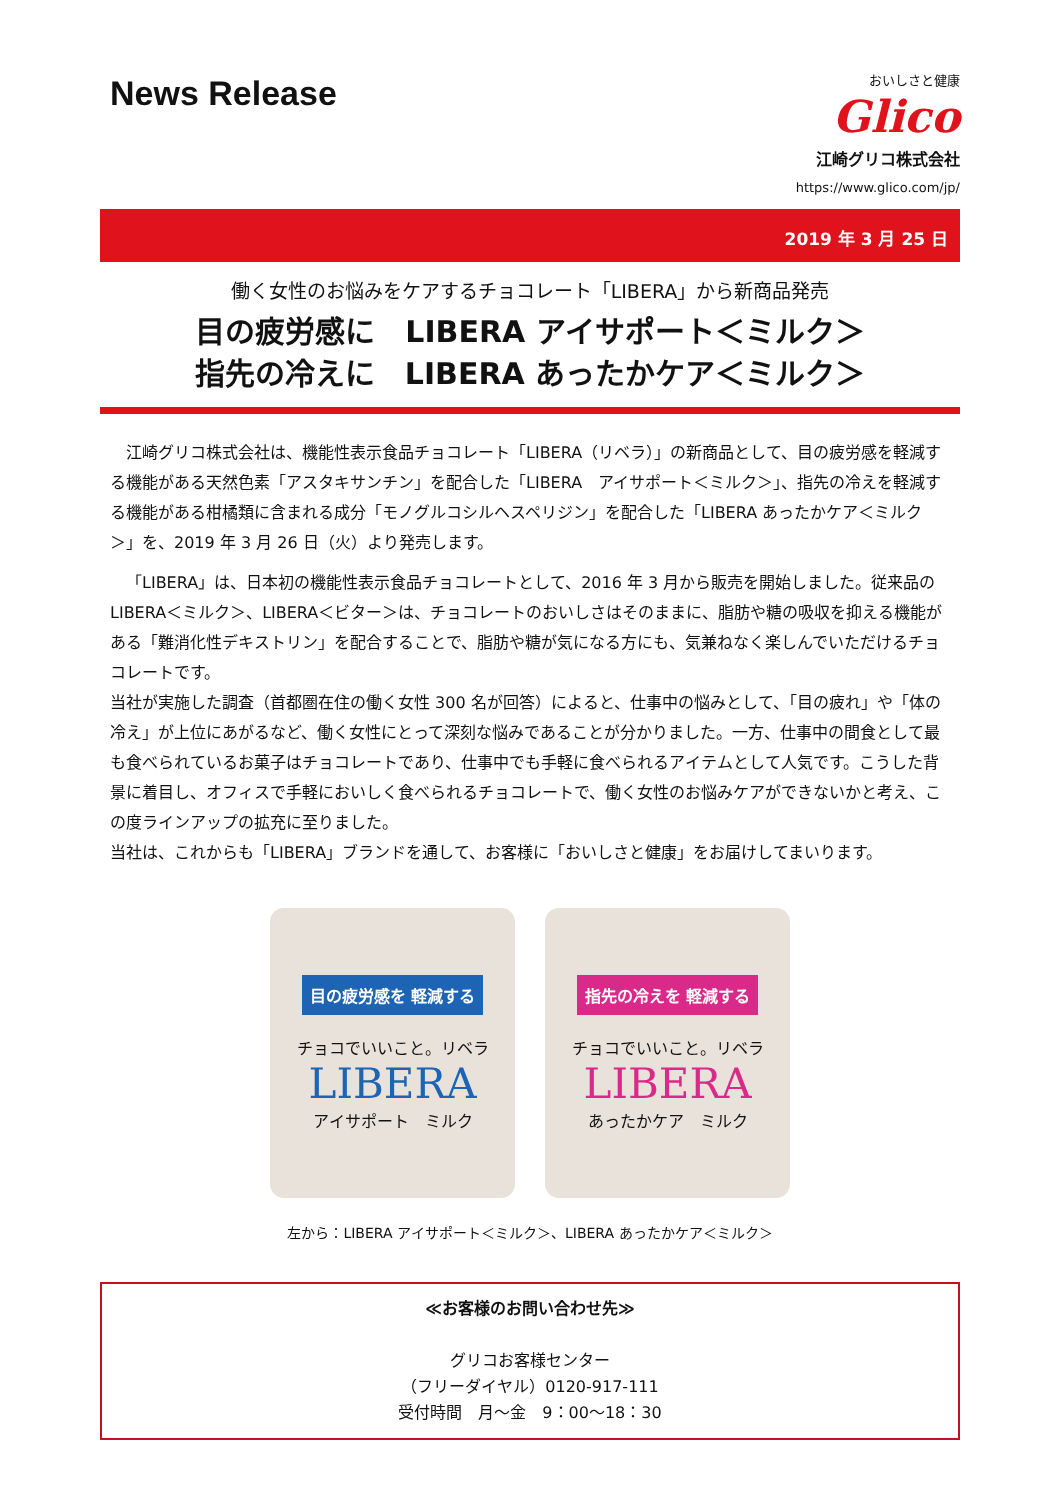News Release
おいしさと健康
Glico
江崎グリコ株式会社
https://www.glico.com/jp/
2019 年 3 月 25 日
働く女性のお悩みをケアするチョコレート「LIBERA」から新商品発売
目の疲労感に　LIBERA アイサポート＜ミルク＞
指先の冷えに　LIBERA あったかケア＜ミルク＞
江崎グリコ株式会社は、機能性表示食品チョコレート「LIBERA（リベラ）」の新商品として、目の疲労感を軽減する機能がある天然色素「アスタキサンチン」を配合した「LIBERA　アイサポート＜ミルク＞」、指先の冷えを軽減する機能がある柑橘類に含まれる成分「モノグルコシルヘスペリジン」を配合した「LIBERA あったかケア＜ミルク＞」を、2019 年 3 月 26 日（火）より発売します。
「LIBERA」は、日本初の機能性表示食品チョコレートとして、2016 年 3 月から販売を開始しました。従来品の LIBERA＜ミルク＞、LIBERA＜ビター＞は、チョコレートのおいしさはそのままに、脂肪や糖の吸収を抑える機能がある「難消化性デキストリン」を配合することで、脂肪や糖が気になる方にも、気兼ねなく楽しんでいただけるチョコレートです。
当社が実施した調査（首都圏在住の働く女性 300 名が回答）によると、仕事中の悩みとして、「目の疲れ」や「体の冷え」が上位にあがるなど、働く女性にとって深刻な悩みであることが分かりました。一方、仕事中の間食として最も食べられているお菓子はチョコレートであり、仕事中でも手軽に食べられるアイテムとして人気です。こうした背景に着目し、オフィスで手軽においしく食べられるチョコレートで、働く女性のお悩みケアができないかと考え、この度ラインアップの拡充に至りました。
当社は、これからも「LIBERA」ブランドを通して、お客様に「おいしさと健康」をお届けしてまいります。
目の疲労感を 軽減する
チョコでいいこと。リベラ
LIBERA
アイサポート　ミルク
指先の冷えを 軽減する
チョコでいいこと。リベラ
LIBERA
あったかケア　ミルク
左から：LIBERA アイサポート＜ミルク＞、LIBERA あったかケア＜ミルク＞
≪お客様のお問い合わせ先≫
グリコお客様センター
（フリーダイヤル）0120-917-111
受付時間　月～金　9：00～18：30